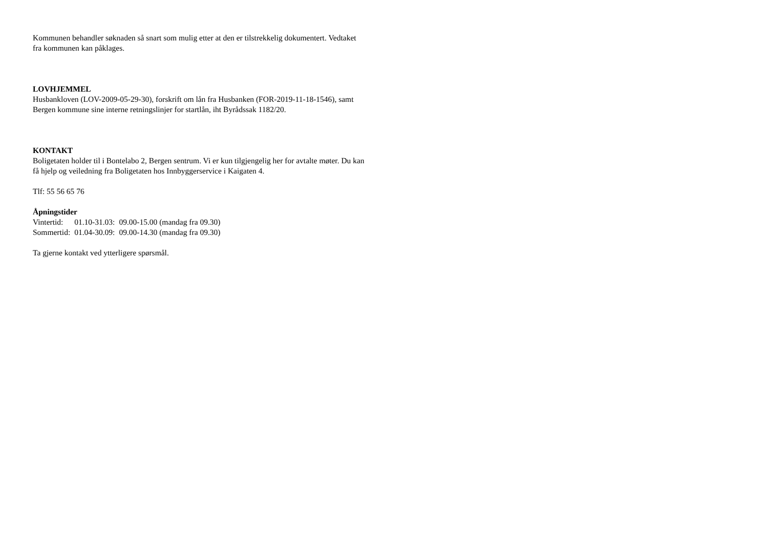Kommunen behandler søknaden så snart som mulig etter at den er tilstrekkelig dokumentert. Vedtaket fra kommunen kan påklages.
LOVHJEMMEL
Husbankloven (LOV-2009-05-29-30), forskrift om lån fra Husbanken (FOR-2019-11-18-1546), samt Bergen kommune sine interne retningslinjer for startlån, iht Byrådssak 1182/20.
KONTAKT
Boligetaten holder til i Bontelabo 2, Bergen sentrum. Vi er kun tilgjengelig her for avtalte møter. Du kan få hjelp og veiledning fra Boligetaten hos Innbyggerservice i Kaigaten 4.
Tlf: 55 56 65 76
Åpningstider
| Vintertid: | 01.10-31.03: | 09.00-15.00 (mandag fra 09.30) |
| Sommertid: | 01.04-30.09: | 09.00-14.30 (mandag fra 09.30) |
Ta gjerne kontakt ved ytterligere spørsmål.